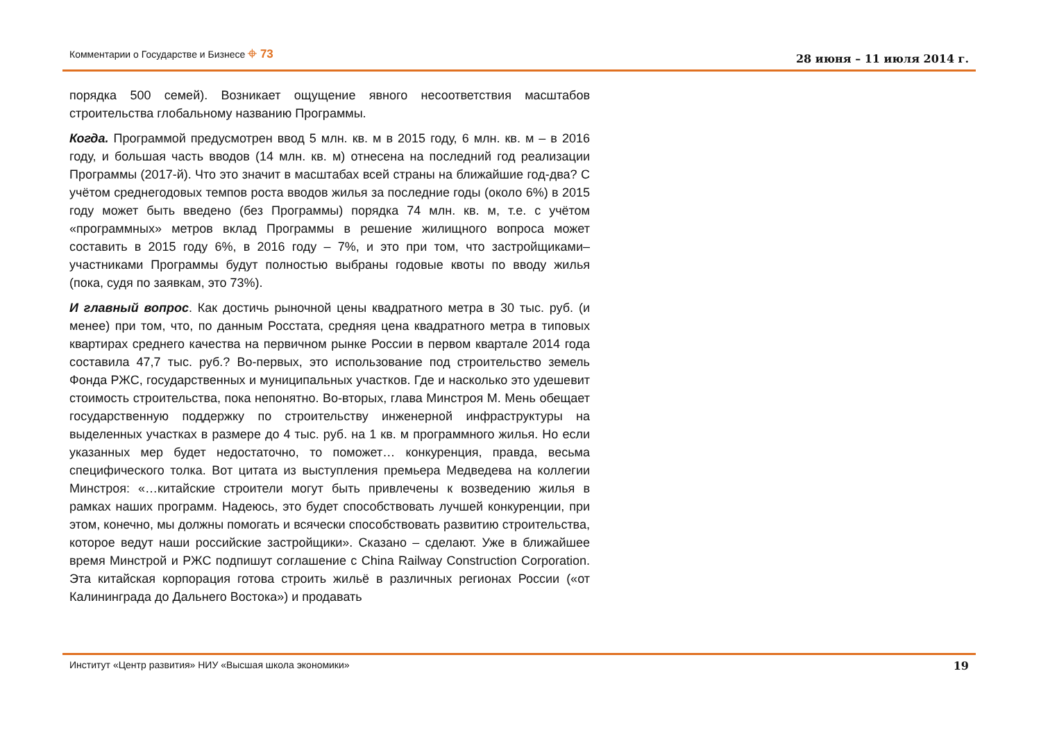Комментарии о Государстве и Бизнесе ⌖ 73 28 июня – 11 июля 2014 г.
порядка 500 семей). Возникает ощущение явного несоответствия масштабов строительства глобальному названию Программы.
Когда. Программой предусмотрен ввод 5 млн. кв. м в 2015 году, 6 млн. кв. м – в 2016 году, и большая часть вводов (14 млн. кв. м) отнесена на последний год реализации Программы (2017-й). Что это значит в масштабах всей страны на ближайшие год-два? С учётом среднегодовых темпов роста вводов жилья за последние годы (около 6%) в 2015 году может быть введено (без Программы) порядка 74 млн. кв. м, т.е. с учётом «программных» метров вклад Программы в решение жилищного вопроса может составить в 2015 году 6%, в 2016 году – 7%, и это при том, что застройщиками–участниками Программы будут полностью выбраны годовые квоты по вводу жилья (пока, судя по заявкам, это 73%).
И главный вопрос. Как достичь рыночной цены квадратного метра в 30 тыс. руб. (и менее) при том, что, по данным Росстата, средняя цена квадратного метра в типовых квартирах среднего качества на первичном рынке России в первом квартале 2014 года составила 47,7 тыс. руб.? Во-первых, это использование под строительство земель Фонда РЖС, государственных и муниципальных участков. Где и насколько это удешевит стоимость строительства, пока непонятно. Во-вторых, глава Минстроя М. Мень обещает государственную поддержку по строительству инженерной инфраструктуры на выделенных участках в размере до 4 тыс. руб. на 1 кв. м программного жилья. Но если указанных мер будет недостаточно, то поможет… конкуренция, правда, весьма специфического толка. Вот цитата из выступления премьера Медведева на коллегии Минстроя: «…китайские строители могут быть привлечены к возведению жилья в рамках наших программ. Надеюсь, это будет способствовать лучшей конкуренции, при этом, конечно, мы должны помогать и всячески способствовать развитию строительства, которое ведут наши российские застройщики». Сказано – сделают. Уже в ближайшее время Минстрой и РЖС подпишут соглашение с China Railway Construction Corporation. Эта китайская корпорация готова строить жильё в различных регионах России («от Калининграда до Дальнего Востока») и продавать
Институт «Центр развития» НИУ «Высшая школа экономики» 19